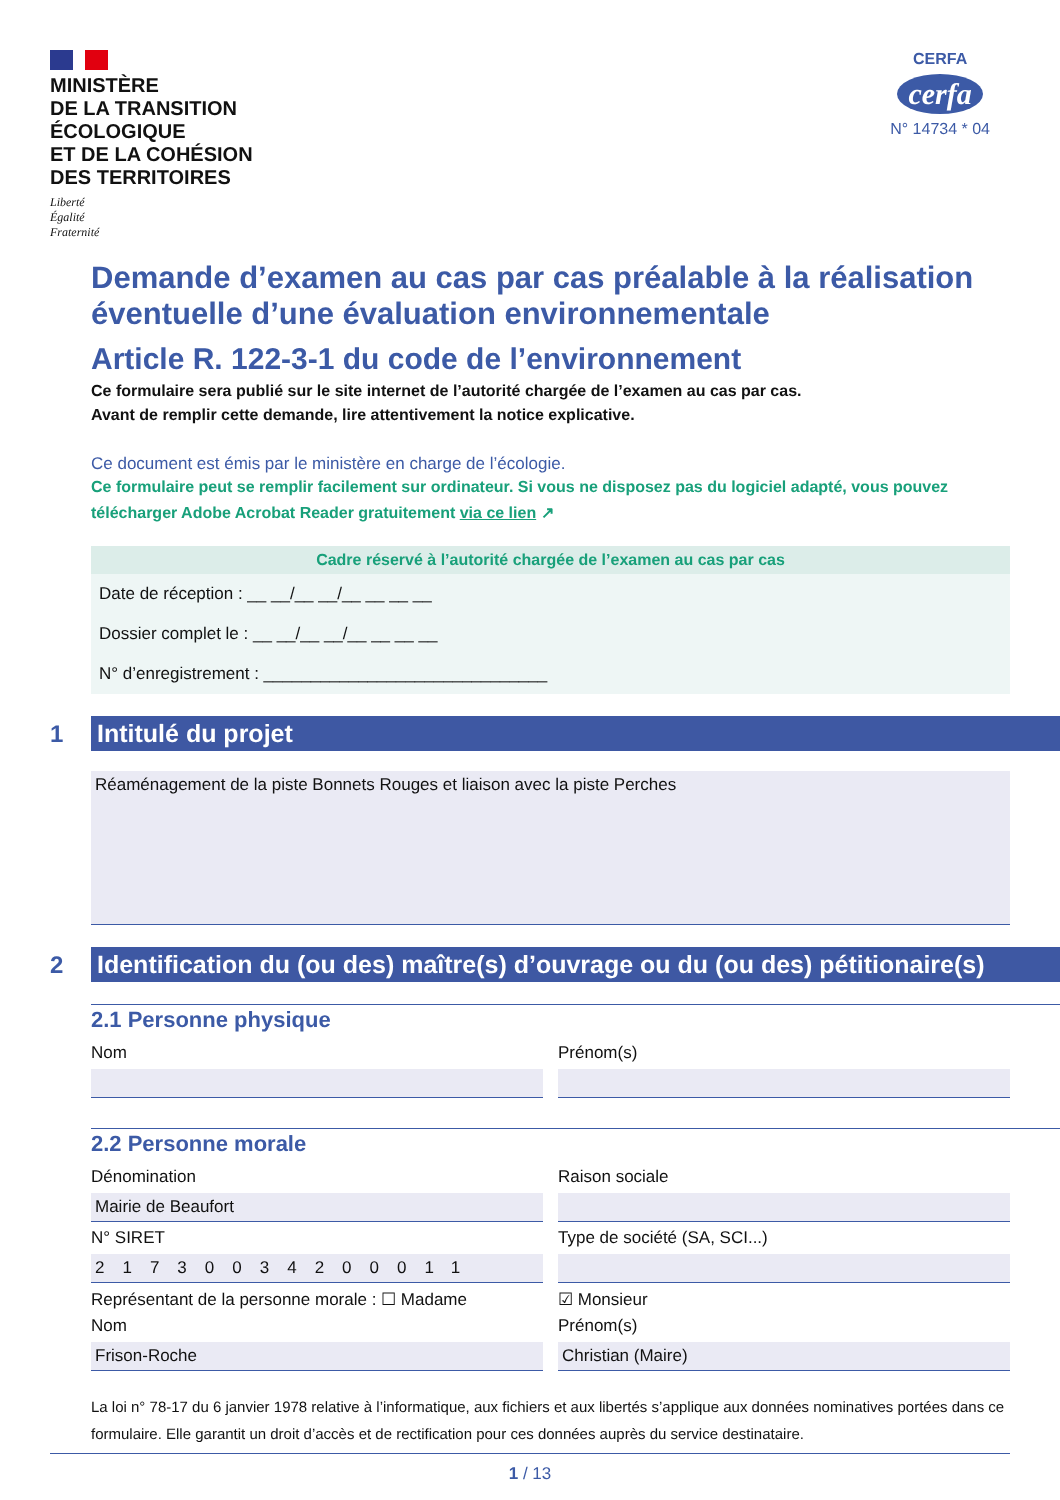MINISTÈRE
DE LA TRANSITION
ÉCOLOGIQUE
ET DE LA COHÉSION
DES TERRITOIRES
Liberté
Égalité
Fraternité
CERFA
cerfa
N° 14734 * 04
Demande d’examen au cas par cas préalable à la réalisation éventuelle d’une évaluation environnementale
Article R. 122-3-1 du code de l’environnement
Ce formulaire sera publié sur le site internet de l’autorité chargée de l’examen au cas par cas.
Avant de remplir cette demande, lire attentivement la notice explicative.
Ce document est émis par le ministère en charge de l’écologie.
Ce formulaire peut se remplir facilement sur ordinateur. Si vous ne disposez pas du logiciel adapté, vous pouvez télécharger Adobe Acrobat Reader gratuitement via ce lien ↗
Cadre réservé à l’autorité chargée de l’examen au cas par cas
Date de réception : __ __/__ __/__ __ __ __
Dossier complet le : __ __/__ __/__ __ __ __
N° d’enregistrement : ______________________________
1
Intitulé du projet
Réaménagement de la piste Bonnets Rouges et liaison avec la piste Perches
2
Identification du (ou des) maître(s) d’ouvrage ou du (ou des) pétitionaire(s)
2.1 Personne physique
Nom
Prénom(s)
2.2 Personne morale
Dénomination
Raison sociale
Mairie de Beaufort
N° SIRET
Type de société (SA, SCI...)
21730034200011
Représentant de la personne morale : ☐ Madame
☑ Monsieur
Nom
Prénom(s)
Frison-Roche
Christian (Maire)
La loi n° 78-17 du 6 janvier 1978 relative à l’informatique, aux fichiers et aux libertés s’applique aux données nominatives portées dans ce formulaire. Elle garantit un droit d’accès et de rectification pour ces données auprès du service destinataire.
1 / 13